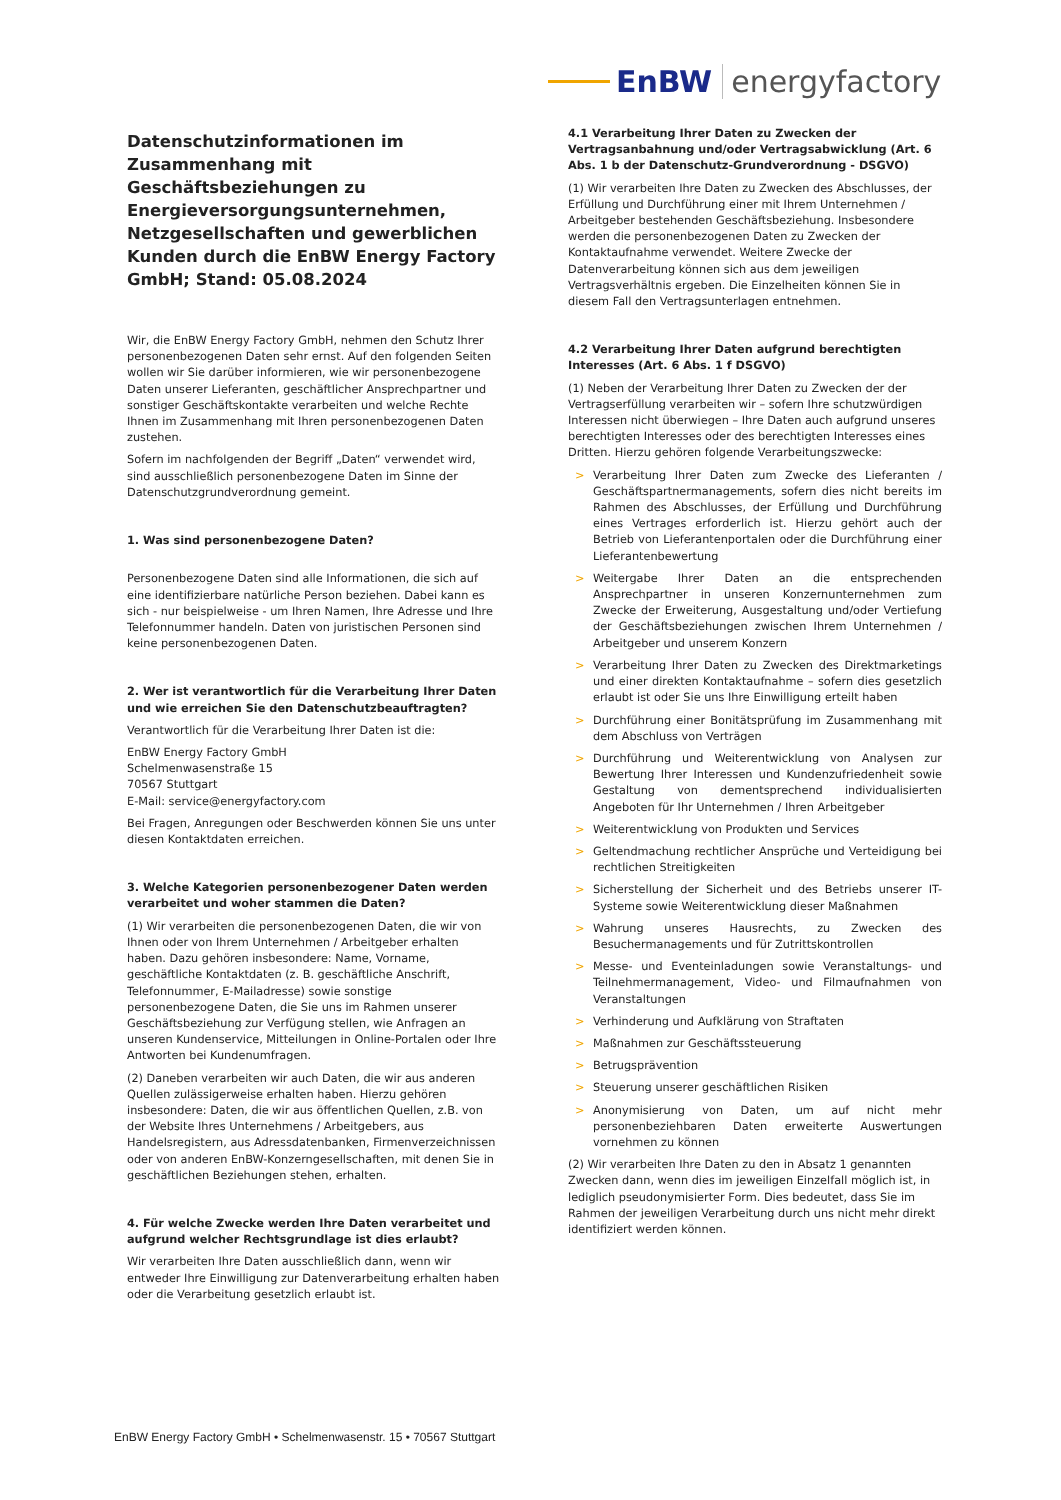EnBW energyfactory
Datenschutzinformationen im Zusammenhang mit Geschäftsbeziehungen zu Energieversorgungsunternehmen, Netzgesellschaften und gewerblichen Kunden durch die EnBW Energy Factory GmbH; Stand: 05.08.2024
Wir, die EnBW Energy Factory GmbH, nehmen den Schutz Ihrer personenbezogenen Daten sehr ernst. Auf den folgenden Seiten wollen wir Sie darüber informieren, wie wir personenbezogene Daten unserer Lieferanten, geschäftlicher Ansprechpartner und sonstiger Geschäftskontakte verarbeiten und welche Rechte Ihnen im Zusammenhang mit Ihren personenbezogenen Daten zustehen.
Sofern im nachfolgenden der Begriff „Daten“ verwendet wird, sind ausschließlich personenbezogene Daten im Sinne der Datenschutzgrundverordnung gemeint.
1. Was sind personenbezogene Daten?
Personenbezogene Daten sind alle Informationen, die sich auf eine identifizierbare natürliche Person beziehen. Dabei kann es sich - nur beispielweise - um Ihren Namen, Ihre Adresse und Ihre Telefonnummer handeln. Daten von juristischen Personen sind keine personenbezogenen Daten.
2. Wer ist verantwortlich für die Verarbeitung Ihrer Daten und wie erreichen Sie den Datenschutzbeauftragten?
Verantwortlich für die Verarbeitung Ihrer Daten ist die:
EnBW Energy Factory GmbH
Schelmenwasenstraße 15
70567 Stuttgart
E-Mail: service@energyfactory.com
Bei Fragen, Anregungen oder Beschwerden können Sie uns unter diesen Kontaktdaten erreichen.
3. Welche Kategorien personenbezogener Daten werden verarbeitet und woher stammen die Daten?
(1) Wir verarbeiten die personenbezogenen Daten, die wir von Ihnen oder von Ihrem Unternehmen / Arbeitgeber erhalten haben. Dazu gehören insbesondere: Name, Vorname, geschäftliche Kontaktdaten (z. B. geschäftliche Anschrift, Telefonnummer, E-Mailadresse) sowie sonstige personenbezogene Daten, die Sie uns im Rahmen unserer Geschäftsbeziehung zur Verfügung stellen, wie Anfragen an unseren Kundenservice, Mitteilungen in Online-Portalen oder Ihre Antworten bei Kundenumfragen.
(2) Daneben verarbeiten wir auch Daten, die wir aus anderen Quellen zulässigerweise erhalten haben. Hierzu gehören insbesondere: Daten, die wir aus öffentlichen Quellen, z.B. von der Website Ihres Unternehmens / Arbeitgebers, aus Handelsregistern, aus Adressdatenbanken, Firmenverzeichnissen oder von anderen EnBW-Konzerngesellschaften, mit denen Sie in geschäftlichen Beziehungen stehen, erhalten.
4. Für welche Zwecke werden Ihre Daten verarbeitet und aufgrund welcher Rechtsgrundlage ist dies erlaubt?
Wir verarbeiten Ihre Daten ausschließlich dann, wenn wir entweder Ihre Einwilligung zur Datenverarbeitung erhalten haben oder die Verarbeitung gesetzlich erlaubt ist.
4.1 Verarbeitung Ihrer Daten zu Zwecken der Vertragsanbahnung und/oder Vertragsabwicklung (Art. 6 Abs. 1 b der Datenschutz-Grundverordnung - DSGVO)
(1) Wir verarbeiten Ihre Daten zu Zwecken des Abschlusses, der Erfüllung und Durchführung einer mit Ihrem Unternehmen / Arbeitgeber bestehenden Geschäftsbeziehung. Insbesondere werden die personenbezogenen Daten zu Zwecken der Kontaktaufnahme verwendet. Weitere Zwecke der Datenverarbeitung können sich aus dem jeweiligen Vertragsverhältnis ergeben. Die Einzelheiten können Sie in diesem Fall den Vertragsunterlagen entnehmen.
4.2 Verarbeitung Ihrer Daten aufgrund berechtigten Interesses (Art. 6 Abs. 1 f DSGVO)
(1) Neben der Verarbeitung Ihrer Daten zu Zwecken der der Vertragserfüllung verarbeiten wir – sofern Ihre schutzwürdigen Interessen nicht überwiegen – Ihre Daten auch aufgrund unseres berechtigten Interesses oder des berechtigten Interesses eines Dritten. Hierzu gehören folgende Verarbeitungszwecke:
> Verarbeitung Ihrer Daten zum Zwecke des Lieferanten / Geschäftspartnermanagements, sofern dies nicht bereits im Rahmen des Abschlusses, der Erfüllung und Durchführung eines Vertrages erforderlich ist. Hierzu gehört auch der Betrieb von Lieferantenportalen oder die Durchführung einer Lieferantenbewertung
> Weitergabe Ihrer Daten an die entsprechenden Ansprechpartner in unseren Konzernunternehmen zum Zwecke der Erweiterung, Ausgestaltung und/oder Vertiefung der Geschäftsbeziehungen zwischen Ihrem Unternehmen / Arbeitgeber und unserem Konzern
> Verarbeitung Ihrer Daten zu Zwecken des Direktmarketings und einer direkten Kontaktaufnahme – sofern dies gesetzlich erlaubt ist oder Sie uns Ihre Einwilligung erteilt haben
> Durchführung einer Bonitätsprüfung im Zusammenhang mit dem Abschluss von Verträgen
> Durchführung und Weiterentwicklung von Analysen zur Bewertung Ihrer Interessen und Kundenzufriedenheit sowie Gestaltung von dementsprechend individualisierten Angeboten für Ihr Unternehmen / Ihren Arbeitgeber
> Weiterentwicklung von Produkten und Services
> Geltendmachung rechtlicher Ansprüche und Verteidigung bei rechtlichen Streitigkeiten
> Sicherstellung der Sicherheit und des Betriebs unserer IT-Systeme sowie Weiterentwicklung dieser Maßnahmen
> Wahrung unseres Hausrechts, zu Zwecken des Besuchermanagements und für Zutrittskontrollen
> Messe- und Eventeinladungen sowie Veranstaltungs- und Teilnehmermanagement, Video- und Filmaufnahmen von Veranstaltungen
> Verhinderung und Aufklärung von Straftaten
> Maßnahmen zur Geschäftssteuerung
> Betrugsprävention
> Steuerung unserer geschäftlichen Risiken
> Anonymisierung von Daten, um auf nicht mehr personenbeziehbaren Daten erweiterte Auswertungen vornehmen zu können
(2) Wir verarbeiten Ihre Daten zu den in Absatz 1 genannten Zwecken dann, wenn dies im jeweiligen Einzelfall möglich ist, in lediglich pseudonymisierter Form. Dies bedeutet, dass Sie im Rahmen der jeweiligen Verarbeitung durch uns nicht mehr direkt identifiziert werden können.
EnBW Energy Factory GmbH • Schelmenwasenstr. 15 • 70567 Stuttgart